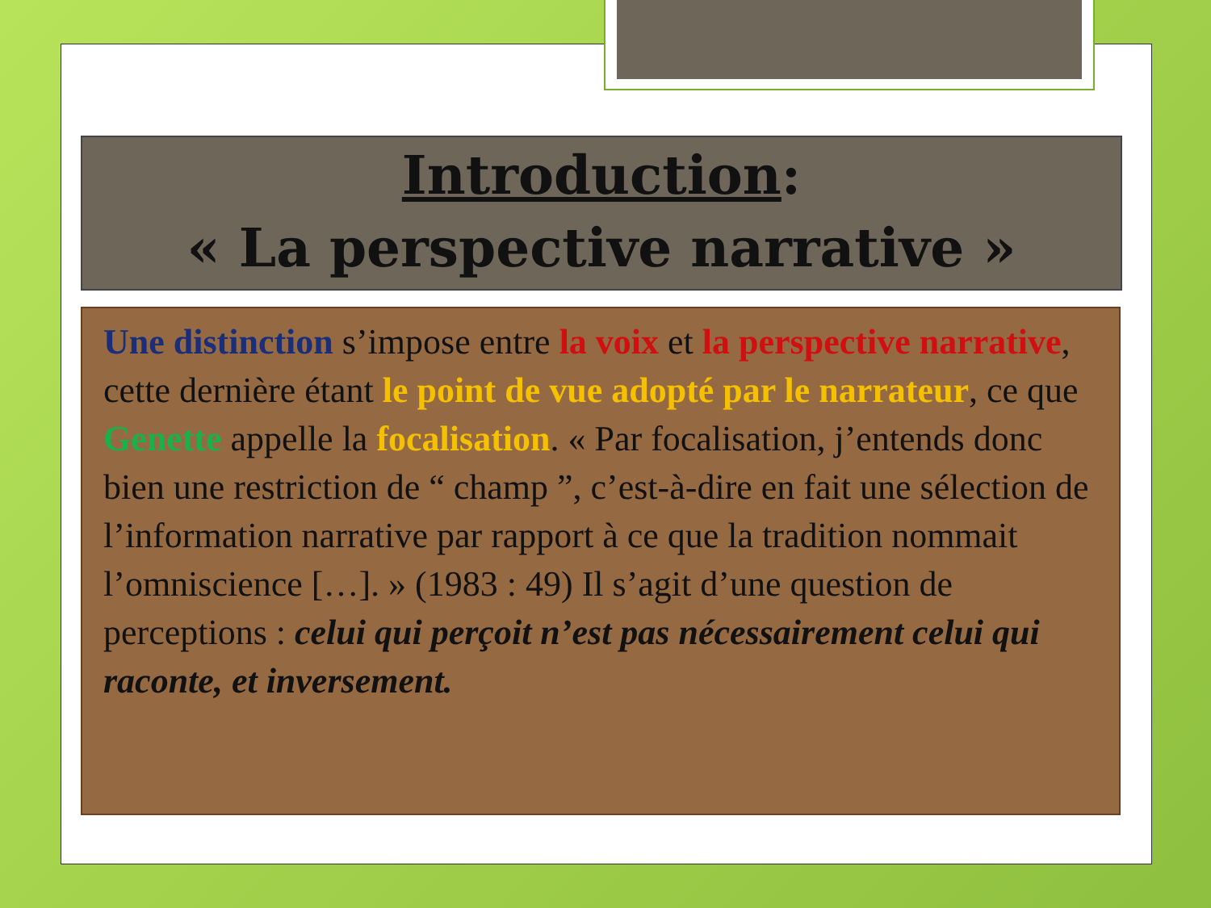Introduction:
« La perspective narrative »
Une distinction s’impose entre la voix et la perspective narrative, cette dernière étant le point de vue adopté par le narrateur, ce que Genette appelle la focalisation. « Par focalisation, j’entends donc bien une restriction de “ champ ”, c’est-à-dire en fait une sélection de l’information narrative par rapport à ce que la tradition nommait l’omniscience […]. » (1983 : 49) Il s’agit d’une question de perceptions : celui qui perçoit n’est pas nécessairement celui qui raconte, et inversement.